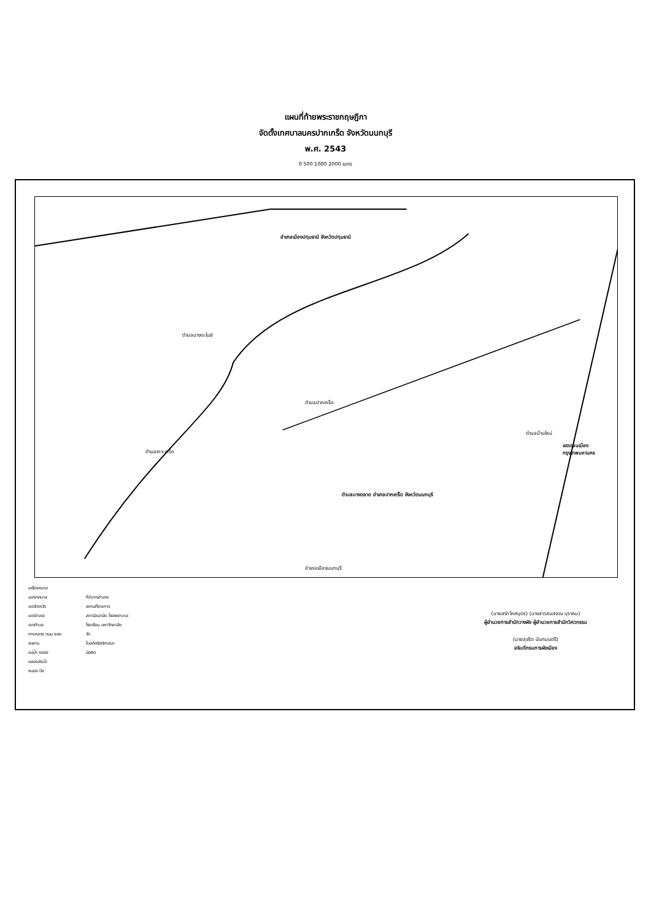แผนที่ท้ายพระราชกฤษฎีกา
จัดตั้งเทศบาลนครปากเกร็ด จังหวัดนนทบุรี
พ.ศ. 2543
0 500 1000 2000 เมตร
อำเภอเมืองปทุมธานี จังหวัดปทุมธานี
ตำบลบางตะไนย์
ตำบลปากเกร็ด
ตำบลบางตลาด อำเภอปากเกร็ด จังหวัดนนทบุรี
เขตดอนเมือง กรุงเทพมหานคร
อำเภอเมืองนนทบุรี
ตำบลเกาะเกร็ด
ตำบลบ้านใหม่
เครื่องหมาย
เขตเทศบาล
เขตจังหวัด
เขตอำเภอ
เขตตำบล
ทางหลวง ถนน ซอย
สะพาน
แม่น้ำ คลอง
คลองส่งน้ำ
หนอง บึง
ที่ว่าการอำเภอ
สถานที่ราชการ
สถานีอนามัย โรงพยาบาล
โรงเรียน มหาวิทยาลัย
วัด
โบสถ์คริสต์ศาสนา
มัสยิด
(นายสง่า โกศบุตร) (นางสาวสมสงวน บุราคม)
ผู้อำนวยการสำนักวางผัง ผู้อำนวยการสำนักวิศวกรรม
(นายสุจริต นันทมนตรี)
อธิบดีกรมการผังเมือง